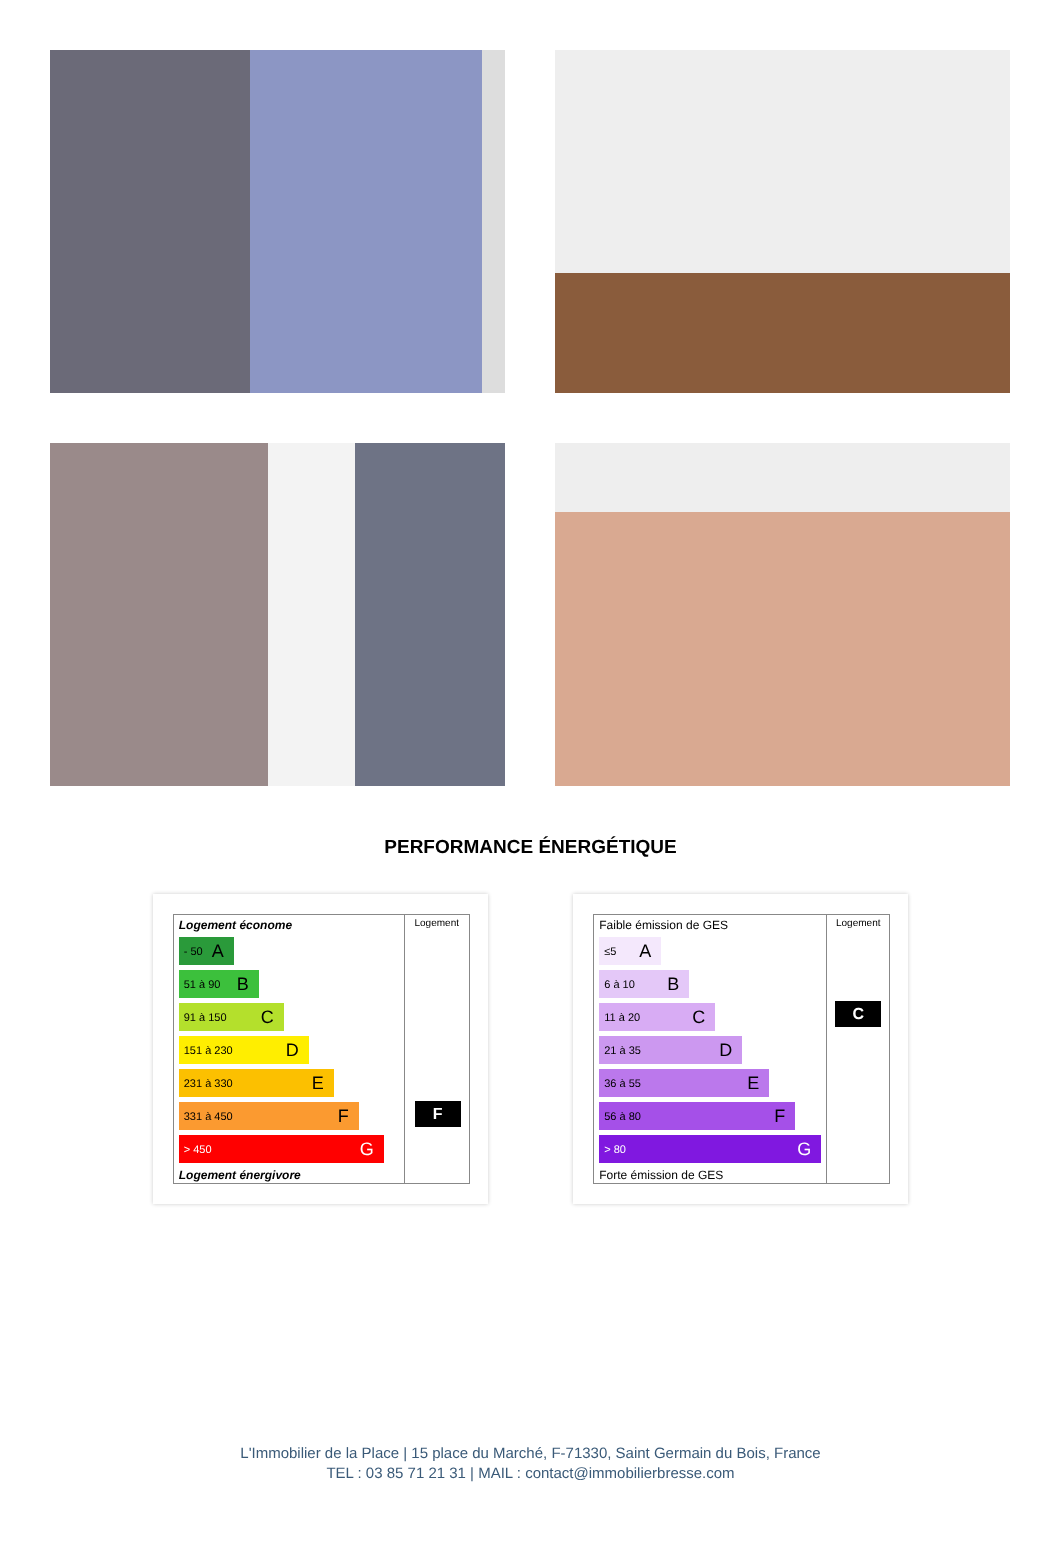PERFORMANCE ÉNERGÉTIQUE
Logement économe
- 50 A
51 à 90 B
91 à 150 C
151 à 230 D
231 à 330 E
331 à 450 F
> 450 G
Logement énergivore
Logement
F
Faible émission de GES
≤5 A
6 à 10 B
11 à 20 C
21 à 35 D
36 à 55 E
56 à 80 F
> 80 G
Forte émission de GES
Logement
C
L'Immobilier de la Place | 15 place du Marché, F-71330, Saint Germain du Bois, France
TEL : 03 85 71 21 31 | MAIL : contact@immobilierbresse.com